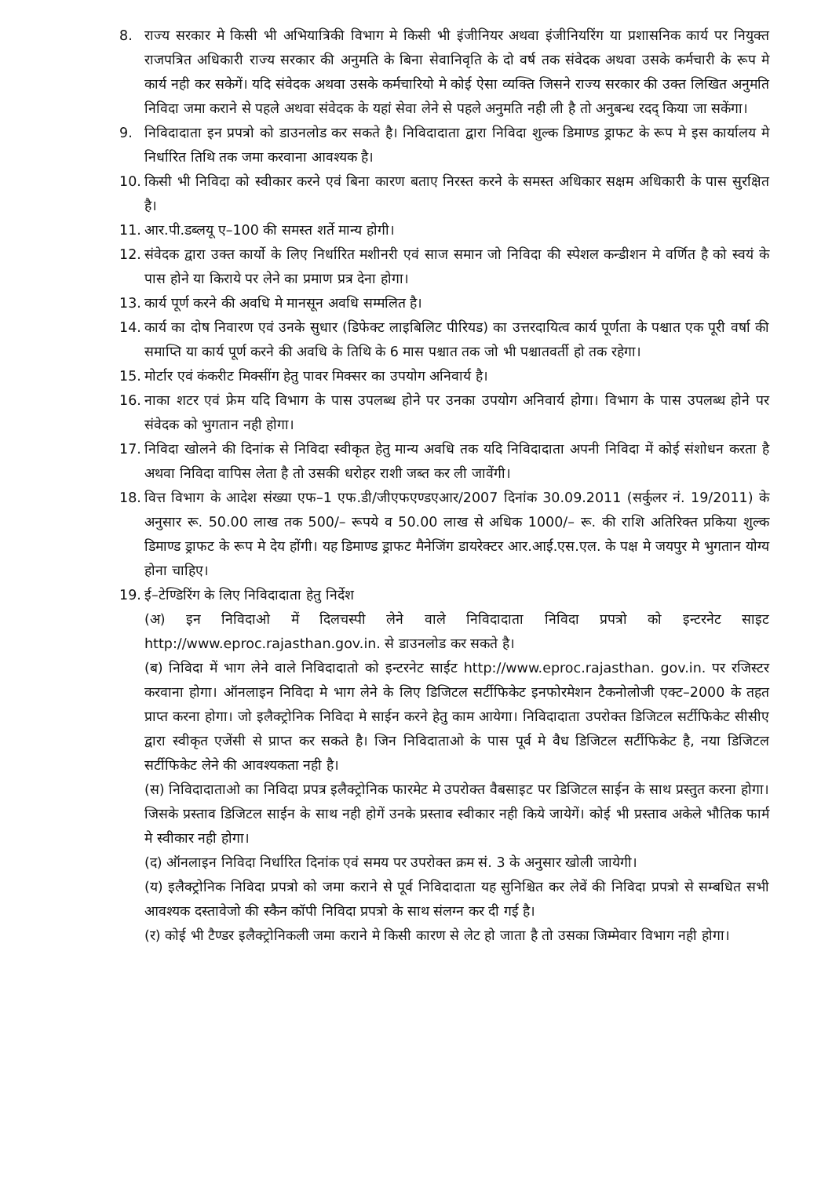8. राज्य सरकार मे किसी भी अभियात्रिकी विभाग मे किसी भी इंजीनियर अथवा इंजीनियरिंग या प्रशासनिक कार्य पर नियुक्त राजपत्रित अधिकारी राज्य सरकार की अनुमति के बिना सेवानिवृति के दो वर्ष तक संवेदक अथवा उसके कर्मचारी के रूप मे कार्य नही कर सकेगें। यदि संवेदक अथवा उसके कर्मचारियो मे कोई ऐसा व्यक्ति जिसने राज्य सरकार की उक्त लिखित अनुमति निविदा जमा कराने से पहले अथवा संवेदक के यहां सेवा लेने से पहले अनुमति नही ली है तो अनुबन्ध रदद् किया जा सकेंगा।
9. निविदादाता इन प्रपत्रो को डाउनलोड कर सकते है। निविदादाता द्वारा निविदा शुल्क डिमाण्ड ड्राफट के रूप मे इस कार्यालय मे निर्धारित तिथि तक जमा करवाना आवश्यक है।
10. किसी भी निविदा को स्वीकार करने एवं बिना कारण बताए निरस्त करने के समस्त अधिकार सक्षम अधिकारी के पास सुरक्षित है।
11. आर.पी.डब्लयू ए–100 की समस्त शर्ते मान्य होगी।
12. संवेदक द्वारा उक्त कार्यो के लिए निर्धारित मशीनरी एवं साज समान जो निविदा की स्पेशल कन्डीशन मे वर्णित है को स्वयं के पास होने या किराये पर लेने का प्रमाण प्रत्र देना होगा।
13. कार्य पूर्ण करने की अवधि मे मानसून अवधि सम्मलित है।
14. कार्य का दोष निवारण एवं उनके सुधार (डिफेक्ट लाइबिलिट पीरियड) का उत्तरदायित्व कार्य पूर्णता के पश्चात एक पूरी वर्षा की समाप्ति या कार्य पूर्ण करने की अवधि के तिथि के 6 मास पश्चात तक जो भी पश्चातवर्ती हो तक रहेगा।
15. मोर्टार एवं कंकरीट मिक्सींग हेतु पावर मिक्सर का उपयोग अनिवार्य है।
16. नाका शटर एवं फ्रेम यदि विभाग के पास उपलब्ध होने पर उनका उपयोग अनिवार्य होगा। विभाग के पास उपलब्ध होने पर संवेदक को भुगतान नही होगा।
17. निविदा खोलने की दिनांक से निविदा स्वीकृत हेतु मान्य अवधि तक यदि निविदादाता अपनी निविदा में कोई संशोधन करता है अथवा निविदा वापिस लेता है तो उसकी धरोहर राशी जब्त कर ली जावेंगी।
18. वित्त विभाग के आदेश संख्या एफ–1 एफ.डी/जीएफएण्डएआर/2007 दिनांक 30.09.2011 (सर्कुलर नं. 19/2011) के अनुसार रू. 50.00 लाख तक 500/– रूपये व 50.00 लाख से अधिक 1000/– रू. की राशि अतिरिक्त प्रकिया शुल्क डिमाण्ड ड्राफट के रूप मे देय होंगी। यह डिमाण्ड ड्राफट मैनेजिंग डायरेक्टर आर.आई.एस.एल. के पक्ष मे जयपुर मे भुगतान योग्य होना चाहिए।
19. ई–टेण्डिरिंग के लिए निविदादाता हेतु निर्देश
(अ) इन निविदाओ में दिलचस्पी लेने वाले निविदादाता निविदा प्रपत्रो को इन्टरनेट साइट http://www.eproc.rajasthan.gov.in. से डाउनलोड कर सकते है।
(ब) निविदा में भाग लेने वाले निविदादातो को इन्टरनेट साईट http://www.eproc.rajasthan. gov.in. पर रजिस्टर करवाना होगा। ऑनलाइन निविदा मे भाग लेने के लिए डिजिटल सर्टीफिकेट इनफोरमेशन टैकनोलोजी एक्ट–2000 के तहत प्राप्त करना होगा। जो इलैक्ट्रोनिक निविदा मे साईन करने हेतु काम आयेगा। निविदादाता उपरोक्त डिजिटल सर्टीफिकेट सीसीए द्वारा स्वीकृत एजेंसी से प्राप्त कर सकते है। जिन निविदाताओ के पास पूर्व मे वैध डिजिटल सर्टीफिकेट है, नया डिजिटल सर्टीफिकेट लेने की आवश्यकता नही है।
(स) निविदादाताओ का निविदा प्रपत्र इलैक्ट्रोनिक फारमेट मे उपरोक्त वैबसाइट पर डिजिटल साईन के साथ प्रस्तुत करना होगा। जिसके प्रस्ताव डिजिटल साईन के साथ नही होगें उनके प्रस्ताव स्वीकार नही किये जायेगें। कोई भी प्रस्ताव अकेले भौतिक फार्म मे स्वीकार नही होगा।
(द) ऑनलाइन निविदा निर्धारित दिनांक एवं समय पर उपरोक्त क्रम सं. 3 के अनुसार खोली जायेगी।
(य) इलैक्ट्रोनिक निविदा प्रपत्रो को जमा कराने से पूर्व निविदादाता यह सुनिश्चित कर लेवें की निविदा प्रपत्रो से सम्बधित सभी आवश्यक दस्तावेजो की स्कैन कॉपी निविदा प्रपत्रो के साथ संलग्न कर दी गई है।
(र) कोई भी टैण्डर इलैक्ट्रोनिकली जमा कराने मे किसी कारण से लेट हो जाता है तो उसका जिम्मेवार विभाग नही होगा।